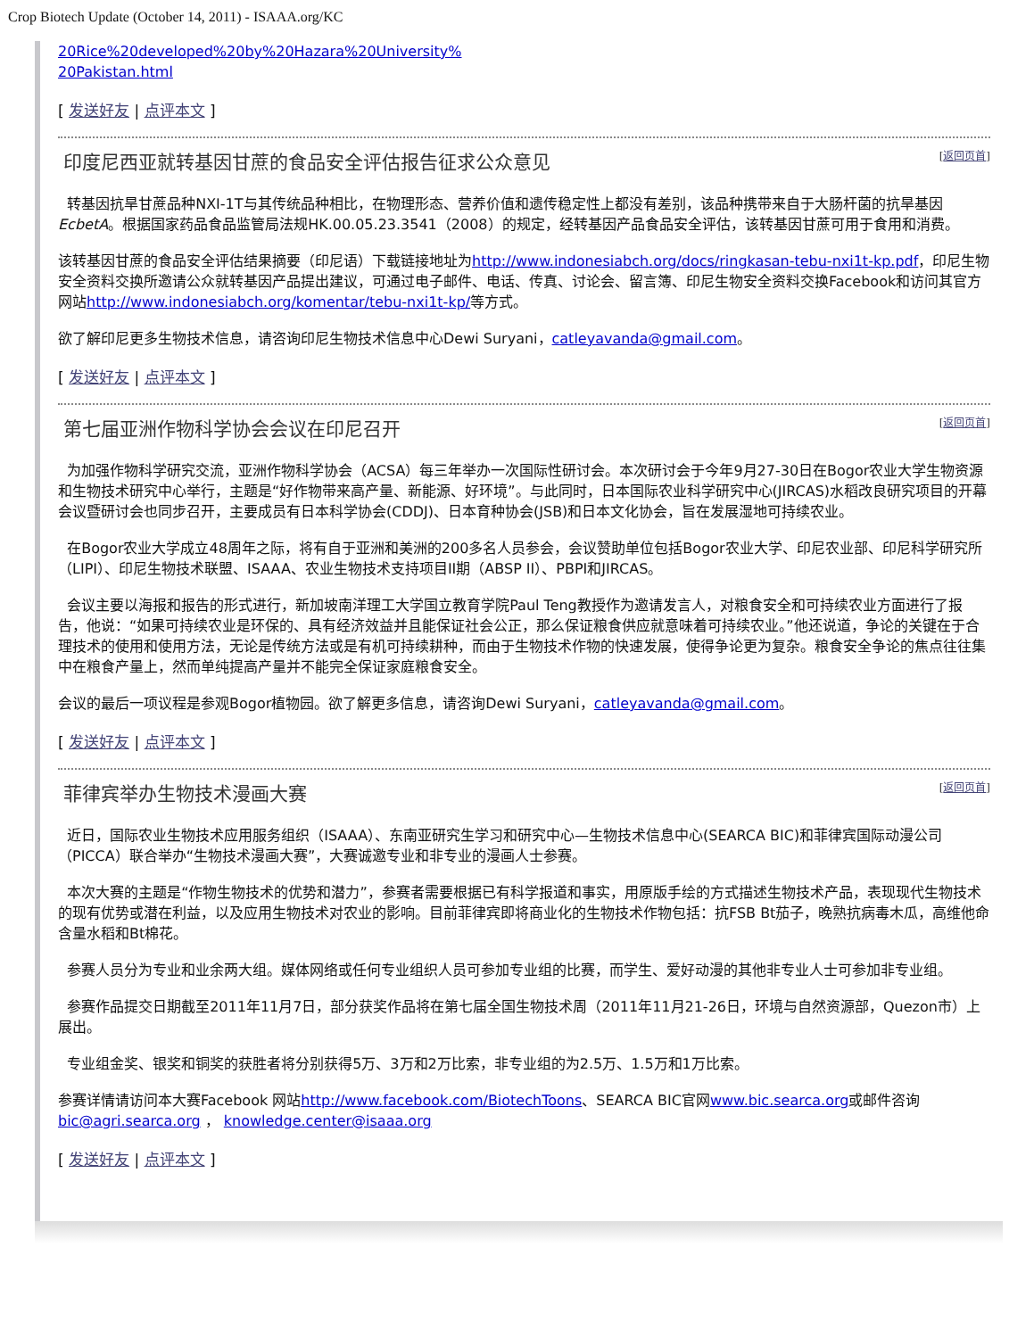Crop Biotech Update (October 14, 2011) - ISAAA.org/KC
20Rice%20developed%20by%20Hazara%20University%
20Pakistan.html
[ 发送好友 | 点评本文 ]
印度尼西亚就转基因甘蔗的食品安全评估报告征求公众意见 [返回页首]
转基因抗旱甘蔗品种NXI-1T与其传统品种相比，在物理形态、营养价值和遗传稳定性上都没有差别，该品种携带来自于大肠杆菌的抗旱基因EcbetA。根据国家药品食品监管局法规HK.00.05.23.3541（2008）的规定，经转基因产品食品安全评估，该转基因甘蔗可用于食用和消费。
该转基因甘蔗的食品安全评估结果摘要（印尼语）下载链接地址为http://www.indonesiabch.org/docs/ringkasan-tebu-nxi1t-kp.pdf，印尼生物安全资料交换所邀请公众就转基因产品提出建议，可通过电子邮件、电话、传真、讨论会、留言簿、印尼生物安全资料交换Facebook和访问其官方网站http://www.indonesiabch.org/komentar/tebu-nxi1t-kp/等方式。
欲了解印尼更多生物技术信息，请咨询印尼生物技术信息中心Dewi Suryani，catleyavanda@gmail.com。
[ 发送好友 | 点评本文 ]
第七届亚洲作物科学协会会议在印尼召开 [返回页首]
为加强作物科学研究交流，亚洲作物科学协会（ACSA）每三年举办一次国际性研讨会。本次研讨会于今年9月27-30日在Bogor农业大学生物资源和生物技术研究中心举行，主题是“好作物带来高产量、新能源、好环境”。与此同时，日本国际农业科学研究中心(JIRCAS)水稻改良研究项目的开幕会议暨研讨会也同步召开，主要成员有日本科学协会(CDDJ)、日本育种协会(JSB)和日本文化协会，旨在发展湿地可持续农业。
在Bogor农业大学成立48周年之际，将有自于亚洲和美洲的200多名人员参会，会议赞助单位包括Bogor农业大学、印尼农业部、印尼科学研究所（LIPI）、印尼生物技术联盟、ISAAA、农业生物技术支持项目II期（ABSP II）、PBPI和JIRCAS。
会议主要以海报和报告的形式进行，新加坡南洋理工大学国立教育学院Paul Teng教授作为邀请发言人，对粮食安全和可持续农业方面进行了报告，他说：“如果可持续农业是环保的、具有经济效益并且能保证社会公正，那么保证粮食供应就意味着可持续农业。”他还说道，争论的关键在于合理技术的使用和使用方法，无论是传统方法或是有机可持续耕种，而由于生物技术作物的快速发展，使得争论更为复杂。粮食安全争论的焦点往往集中在粮食产量上，然而单纯提高产量并不能完全保证家庭粮食安全。
会议的最后一项议程是参观Bogor植物园。欲了解更多信息，请咨询Dewi Suryani，catleyavanda@gmail.com。
[ 发送好友 | 点评本文 ]
菲律宾举办生物技术漫画大赛 [返回页首]
近日，国际农业生物技术应用服务组织（ISAAA）、东南亚研究生学习和研究中心—生物技术信息中心(SEARCA BIC)和菲律宾国际动漫公司（PICCA）联合举办“生物技术漫画大赛”，大赛诚邀专业和非专业的漫画人士参赛。
本次大赛的主题是“作物生物技术的优势和潜力”，参赛者需要根据已有科学报道和事实，用原版手绘的方式描述生物技术产品，表现现代生物技术的现有优势或潜在利益，以及应用生物技术对农业的影响。目前菲律宾即将商业化的生物技术作物包括：抗FSB Bt茄子，晚熟抗病毒木瓜，高维他命含量水稻和Bt棉花。
参赛人员分为专业和业余两大组。媒体网络或任何专业组织人员可参加专业组的比赛，而学生、爱好动漫的其他非专业人士可参加非专业组。
参赛作品提交日期截至2011年11月7日，部分获奖作品将在第七届全国生物技术周（2011年11月21-26日，环境与自然资源部，Quezon市）上展出。
专业组金奖、银奖和铜奖的获胜者将分别获得5万、3万和2万比索，非专业组的为2.5万、1.5万和1万比索。
参赛详情请访问本大赛Facebook 网站http://www.facebook.com/BiotechToons、SEARCA BIC官网www.bic.searca.org或邮件咨询bic@agri.searca.org ， knowledge.center@isaaa.org
[ 发送好友 | 点评本文 ]